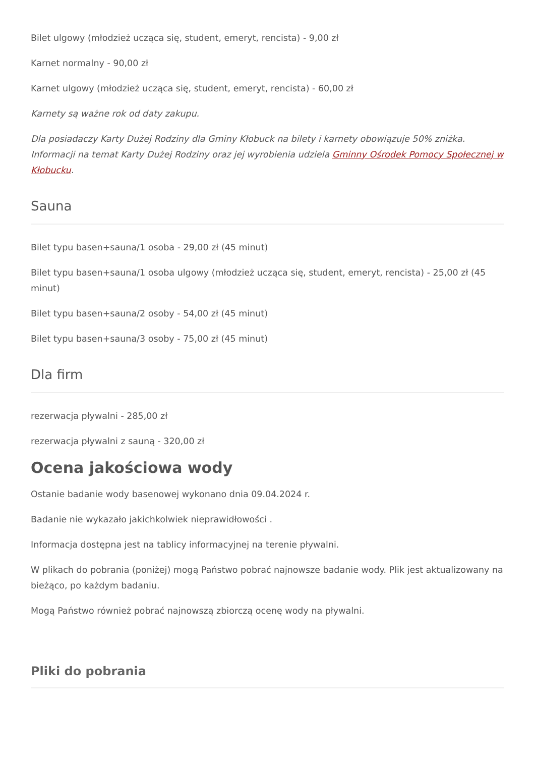Bilet ulgowy (młodzież ucząca się, student, emeryt, rencista) - 9,00 zł
Karnet normalny - 90,00 zł
Karnet ulgowy (młodzież ucząca się, student, emeryt, rencista) - 60,00 zł
Karnety są ważne rok od daty zakupu.
Dla posiadaczy Karty Dużej Rodziny dla Gminy Kłobuck na bilety i karnety obowiązuje 50% zniżka. Informacji na temat Karty Dużej Rodziny oraz jej wyrobienia udziela Gminny Ośrodek Pomocy Społecznej w Kłobucku.
Sauna
Bilet typu basen+sauna/1 osoba - 29,00 zł (45 minut)
Bilet typu basen+sauna/1 osoba ulgowy (młodzież ucząca się, student, emeryt, rencista) - 25,00 zł (45 minut)
Bilet typu basen+sauna/2 osoby - 54,00 zł (45 minut)
Bilet typu basen+sauna/3 osoby - 75,00 zł (45 minut)
Dla firm
rezerwacja pływalni - 285,00 zł
rezerwacja pływalni z sauną - 320,00 zł
Ocena jakościowa wody
Ostanie badanie wody basenowej wykonano dnia 09.04.2024 r.
Badanie nie wykazało jakichkolwiek nieprawidłowości .
Informacja dostępna jest na tablicy informacyjnej na terenie pływalni.
W plikach do pobrania (poniżej) mogą Państwo pobrać najnowsze badanie wody. Plik jest aktualizowany na bieżąco, po każdym badaniu.
Mogą Państwo również pobrać najnowszą zbiorczą ocenę wody na pływalni.
Pliki do pobrania